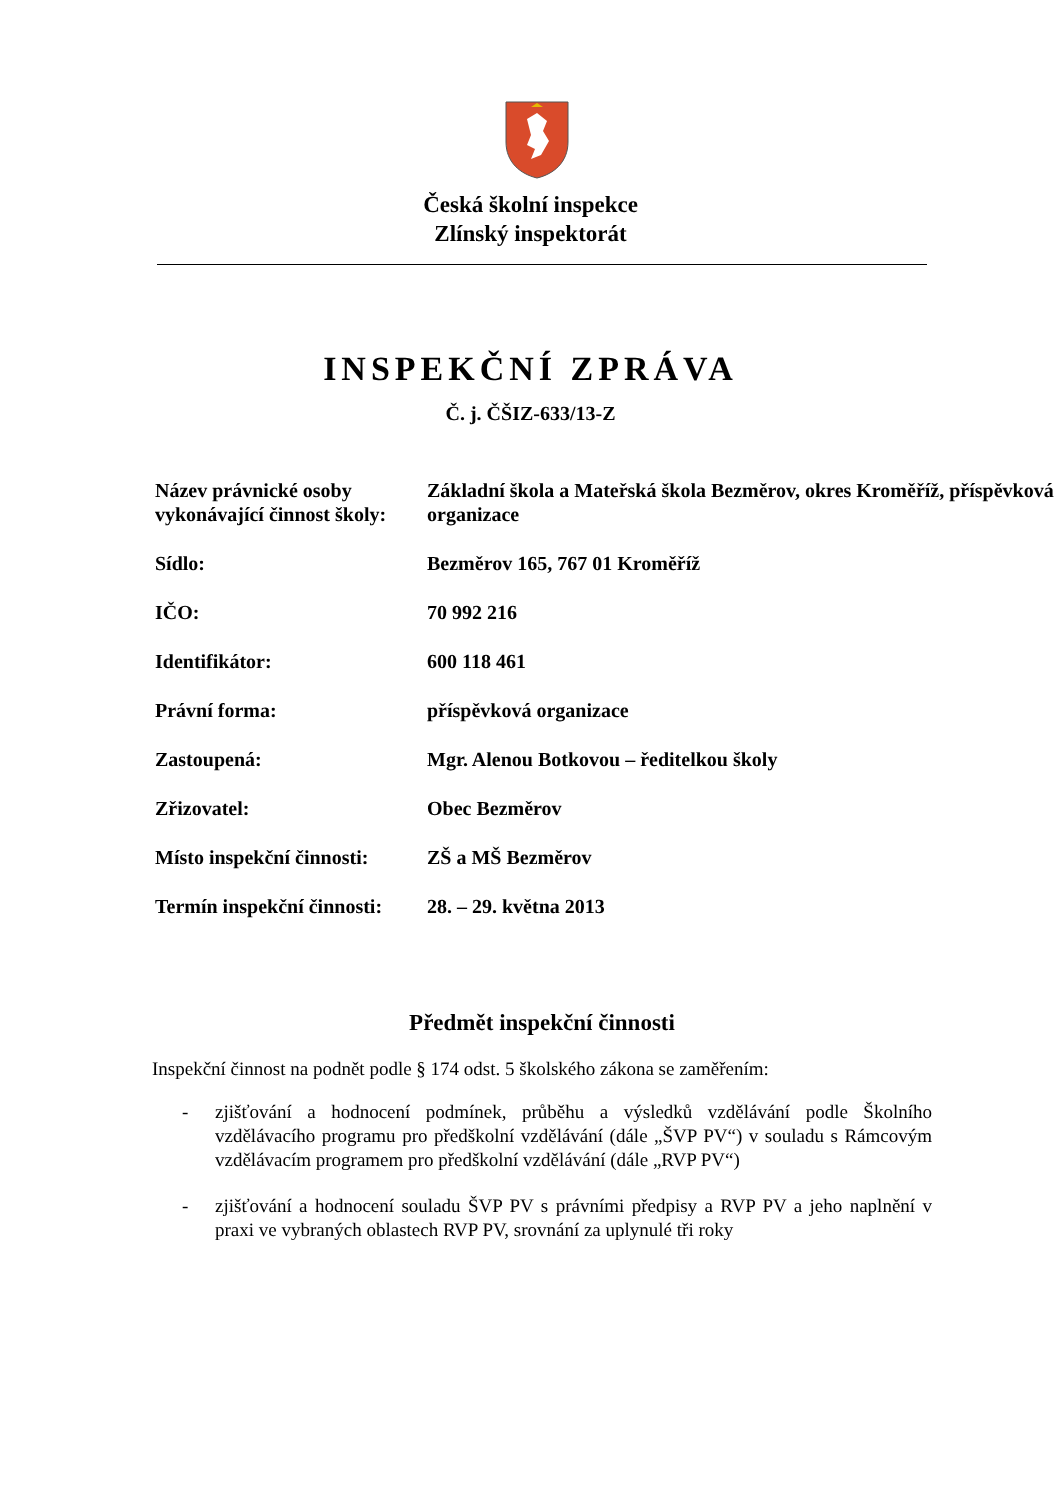Česká školní inspekce
Zlínský inspektorát
INSPEKČNÍ ZPRÁVA
Č. j. ČŠIZ-633/13-Z
| Název právnické osoby vykonávající činnost školy: | Základní škola a Mateřská škola Bezměrov, okres Kroměříž, příspěvková organizace |
| Sídlo: | Bezměrov 165, 767 01 Kroměříž |
| IČO: | 70 992 216 |
| Identifikátor: | 600 118 461 |
| Právní forma: | příspěvková organizace |
| Zastoupená: | Mgr. Alenou Botkovou – ředitelkou školy |
| Zřizovatel: | Obec Bezměrov |
| Místo inspekční činnosti: | ZŠ a MŠ Bezměrov |
| Termín inspekční činnosti: | 28. – 29. května 2013 |
Předmět inspekční činnosti
Inspekční činnost na podnět podle § 174 odst. 5 školského zákona se zaměřením:
- zjišťování a hodnocení podmínek, průběhu a výsledků vzdělávání podle Školního vzdělávacího programu pro předškolní vzdělávání (dále „ŠVP PV“) v souladu s Rámcovým vzdělávacím programem pro předškolní vzdělávání (dále „RVP PV“)
- zjišťování a hodnocení souladu ŠVP PV s právními předpisy a RVP PV a jeho naplnění v praxi ve vybraných oblastech RVP PV, srovnání za uplynulé tři roky